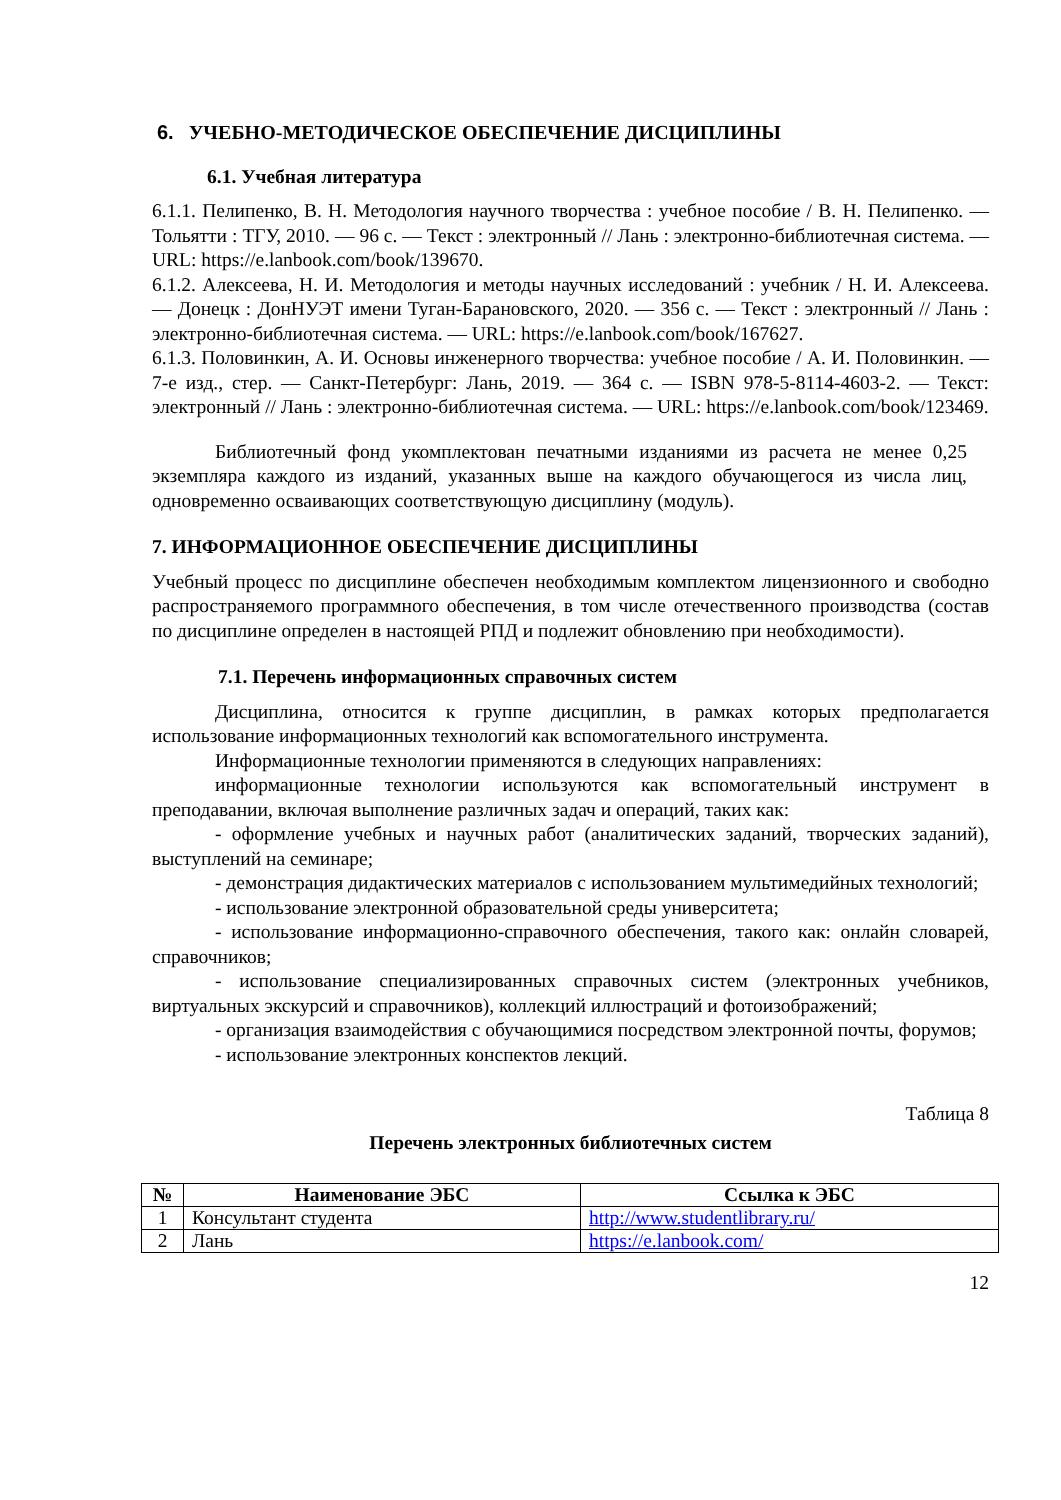6. УЧЕБНО-МЕТОДИЧЕСКОЕ ОБЕСПЕЧЕНИЕ ДИСЦИПЛИНЫ
6.1. Учебная литература
6.1.1. Пелипенко, В. Н. Методология научного творчества : учебное пособие / В. Н. Пелипенко. — Тольятти : ТГУ, 2010. — 96 с. — Текст : электронный // Лань : электронно-библиотечная система. — URL: https://e.lanbook.com/book/139670.
6.1.2. Алексеева, Н. И. Методология и методы научных исследований : учебник / Н. И. Алексеева. — Донецк : ДонНУЭТ имени Туган-Барановского, 2020. — 356 с. — Текст : электронный // Лань : электронно-библиотечная система. — URL: https://e.lanbook.com/book/167627.
6.1.3. Половинкин, А. И. Основы инженерного творчества: учебное пособие / А. И. Половинкин. — 7-е изд., стер. — Санкт-Петербург: Лань, 2019. — 364 с. — ISBN 978-5-8114-4603-2. — Текст: электронный // Лань : электронно-библиотечная система. — URL: https://e.lanbook.com/book/123469.
Библиотечный фонд укомплектован печатными изданиями из расчета не менее 0,25 экземпляра каждого из изданий, указанных выше на каждого обучающегося из числа лиц, одновременно осваивающих соответствующую дисциплину (модуль).
7. ИНФОРМАЦИОННОЕ ОБЕСПЕЧЕНИЕ ДИСЦИПЛИНЫ
Учебный процесс по дисциплине обеспечен необходимым комплектом лицензионного и свободно распространяемого программного обеспечения, в том числе отечественного производства (состав по дисциплине определен в настоящей РПД и подлежит обновлению при необходимости).
7.1. Перечень информационных справочных систем
Дисциплина, относится к группе дисциплин, в рамках которых предполагается использование информационных технологий как вспомогательного инструмента.
Информационные технологии применяются в следующих направлениях:
информационные технологии используются как вспомогательный инструмент в преподавании, включая выполнение различных задач и операций, таких как:
- оформление учебных и научных работ (аналитических заданий, творческих заданий), выступлений на семинаре;
- демонстрация дидактических материалов с использованием мультимедийных технологий;
- использование электронной образовательной среды университета;
- использование информационно-справочного обеспечения, такого как: онлайн словарей, справочников;
- использование специализированных справочных систем (электронных учебников, виртуальных экскурсий и справочников), коллекций иллюстраций и фотоизображений;
- организация взаимодействия с обучающимися посредством электронной почты, форумов;
- использование электронных конспектов лекций.
Таблица 8
Перечень электронных библиотечных систем
| № | Наименование ЭБС | Ссылка к ЭБС |
| --- | --- | --- |
| 1 | Консультант студента | http://www.studentlibrary.ru/ |
| 2 | Лань | https://e.lanbook.com/ |
12